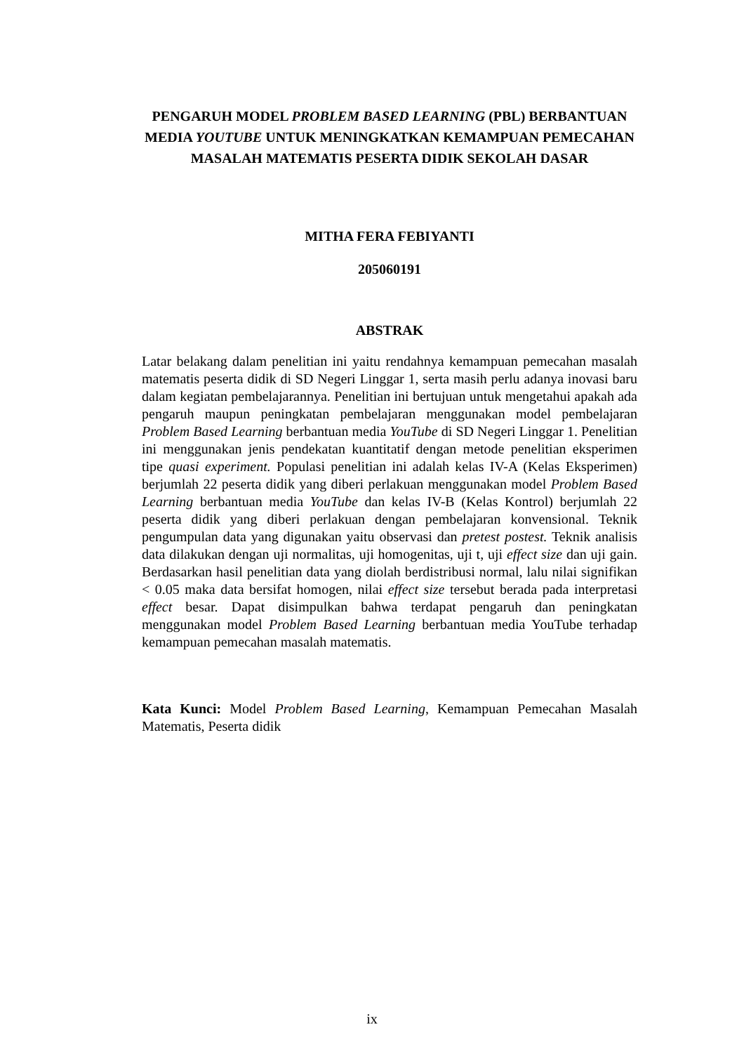PENGARUH MODEL PROBLEM BASED LEARNING (PBL) BERBANTUAN MEDIA YOUTUBE UNTUK MENINGKATKAN KEMAMPUAN PEMECAHAN MASALAH MATEMATIS PESERTA DIDIK SEKOLAH DASAR
MITHA FERA FEBIYANTI
205060191
ABSTRAK
Latar belakang dalam penelitian ini yaitu rendahnya kemampuan pemecahan masalah matematis peserta didik di SD Negeri Linggar 1, serta masih perlu adanya inovasi baru dalam kegiatan pembelajarannya. Penelitian ini bertujuan untuk mengetahui apakah ada pengaruh maupun peningkatan pembelajaran menggunakan model pembelajaran Problem Based Learning berbantuan media YouTube di SD Negeri Linggar 1. Penelitian ini menggunakan jenis pendekatan kuantitatif dengan metode penelitian eksperimen tipe quasi experiment. Populasi penelitian ini adalah kelas IV-A (Kelas Eksperimen) berjumlah 22 peserta didik yang diberi perlakuan menggunakan model Problem Based Learning berbantuan media YouTube dan kelas IV-B (Kelas Kontrol) berjumlah 22 peserta didik yang diberi perlakuan dengan pembelajaran konvensional. Teknik pengumpulan data yang digunakan yaitu observasi dan pretest postest. Teknik analisis data dilakukan dengan uji normalitas, uji homogenitas, uji t, uji effect size dan uji gain. Berdasarkan hasil penelitian data yang diolah berdistribusi normal, lalu nilai signifikan < 0.05 maka data bersifat homogen, nilai effect size tersebut berada pada interpretasi effect besar. Dapat disimpulkan bahwa terdapat pengaruh dan peningkatan menggunakan model Problem Based Learning berbantuan media YouTube terhadap kemampuan pemecahan masalah matematis.
Kata Kunci: Model Problem Based Learning, Kemampuan Pemecahan Masalah Matematis, Peserta didik
ix